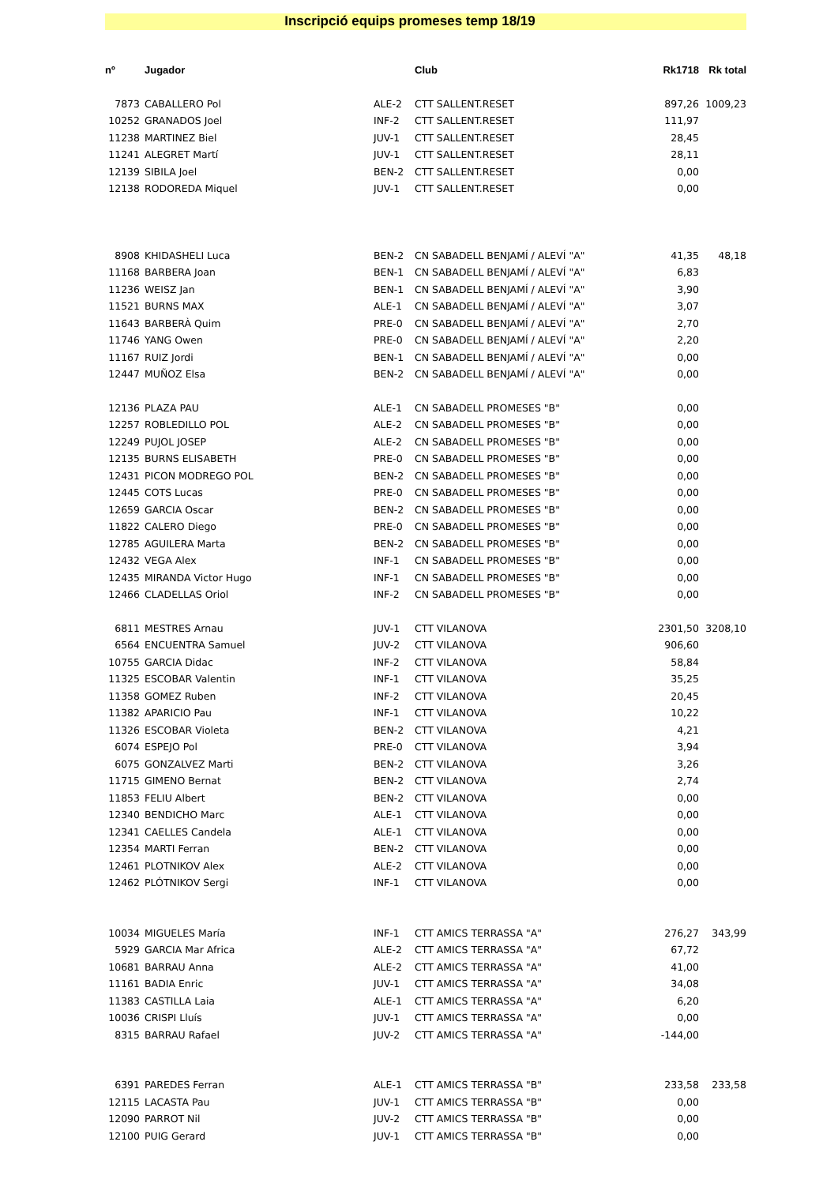Inscripció equips promeses temp 18/19
| nº | Jugador | | Club | Rk1718 | Rk total |
| --- | --- | --- | --- | --- | --- |
| 7873 | CABALLERO Pol | ALE-2 | CTT SALLENT.RESET | 897,26 | 1009,23 |
| 10252 | GRANADOS Joel | INF-2 | CTT SALLENT.RESET | 111,97 | |
| 11238 | MARTINEZ Biel | JUV-1 | CTT SALLENT.RESET | 28,45 | |
| 11241 | ALEGRET Martí | JUV-1 | CTT SALLENT.RESET | 28,11 | |
| 12139 | SIBILA Joel | BEN-2 | CTT SALLENT.RESET | 0,00 | |
| 12138 | RODOREDA Miquel | JUV-1 | CTT SALLENT.RESET | 0,00 | |
| 8908 | KHIDASHELI Luca | BEN-2 | CN SABADELL BENJAMÍ / ALEVÍ "A" | 41,35 | 48,18 |
| 11168 | BARBERA Joan | BEN-1 | CN SABADELL BENJAMÍ / ALEVÍ "A" | 6,83 | |
| 11236 | WEISZ Jan | BEN-1 | CN SABADELL BENJAMÍ / ALEVÍ "A" | 3,90 | |
| 11521 | BURNS MAX | ALE-1 | CN SABADELL BENJAMÍ / ALEVÍ "A" | 3,07 | |
| 11643 | BARBERÀ Quim | PRE-0 | CN SABADELL BENJAMÍ / ALEVÍ "A" | 2,70 | |
| 11746 | YANG Owen | PRE-0 | CN SABADELL BENJAMÍ / ALEVÍ "A" | 2,20 | |
| 11167 | RUIZ Jordi | BEN-1 | CN SABADELL BENJAMÍ / ALEVÍ "A" | 0,00 | |
| 12447 | MUÑOZ Elsa | BEN-2 | CN SABADELL BENJAMÍ / ALEVÍ "A" | 0,00 | |
| 12136 | PLAZA PAU | ALE-1 | CN SABADELL PROMESES "B" | 0,00 | |
| 12257 | ROBLEDILLO POL | ALE-2 | CN SABADELL PROMESES "B" | 0,00 | |
| 12249 | PUJOL JOSEP | ALE-2 | CN SABADELL PROMESES "B" | 0,00 | |
| 12135 | BURNS ELISABETH | PRE-0 | CN SABADELL PROMESES "B" | 0,00 | |
| 12431 | PICON MODREGO POL | BEN-2 | CN SABADELL PROMESES "B" | 0,00 | |
| 12445 | COTS Lucas | PRE-0 | CN SABADELL PROMESES "B" | 0,00 | |
| 12659 | GARCIA Oscar | BEN-2 | CN SABADELL PROMESES "B" | 0,00 | |
| 11822 | CALERO Diego | PRE-0 | CN SABADELL PROMESES "B" | 0,00 | |
| 12785 | AGUILERA Marta | BEN-2 | CN SABADELL PROMESES "B" | 0,00 | |
| 12432 | VEGA Alex | INF-1 | CN SABADELL PROMESES "B" | 0,00 | |
| 12435 | MIRANDA Victor Hugo | INF-1 | CN SABADELL PROMESES "B" | 0,00 | |
| 12466 | CLADELLAS Oriol | INF-2 | CN SABADELL PROMESES "B" | 0,00 | |
| 6811 | MESTRES Arnau | JUV-1 | CTT VILANOVA | 2301,50 | 3208,10 |
| 6564 | ENCUENTRA Samuel | JUV-2 | CTT VILANOVA | 906,60 | |
| 10755 | GARCIA Didac | INF-2 | CTT VILANOVA | 58,84 | |
| 11325 | ESCOBAR Valentin | INF-1 | CTT VILANOVA | 35,25 | |
| 11358 | GOMEZ Ruben | INF-2 | CTT VILANOVA | 20,45 | |
| 11382 | APARICIO Pau | INF-1 | CTT VILANOVA | 10,22 | |
| 11326 | ESCOBAR Violeta | BEN-2 | CTT VILANOVA | 4,21 | |
| 6074 | ESPEJO Pol | PRE-0 | CTT VILANOVA | 3,94 | |
| 6075 | GONZALVEZ Marti | BEN-2 | CTT VILANOVA | 3,26 | |
| 11715 | GIMENO Bernat | BEN-2 | CTT VILANOVA | 2,74 | |
| 11853 | FELIU Albert | BEN-2 | CTT VILANOVA | 0,00 | |
| 12340 | BENDICHO Marc | ALE-1 | CTT VILANOVA | 0,00 | |
| 12341 | CAELLES Candela | ALE-1 | CTT VILANOVA | 0,00 | |
| 12354 | MARTI Ferran | BEN-2 | CTT VILANOVA | 0,00 | |
| 12461 | PLOTNIKOV Alex | ALE-2 | CTT VILANOVA | 0,00 | |
| 12462 | PLÓTNIKOV Sergi | INF-1 | CTT VILANOVA | 0,00 | |
| 10034 | MIGUELES María | INF-1 | CTT AMICS TERRASSA "A" | 276,27 | 343,99 |
| 5929 | GARCIA Mar Africa | ALE-2 | CTT AMICS TERRASSA "A" | 67,72 | |
| 10681 | BARRAU Anna | ALE-2 | CTT AMICS TERRASSA "A" | 41,00 | |
| 11161 | BADIA Enric | JUV-1 | CTT AMICS TERRASSA "A" | 34,08 | |
| 11383 | CASTILLA Laia | ALE-1 | CTT AMICS TERRASSA "A" | 6,20 | |
| 10036 | CRISPI Lluís | JUV-1 | CTT AMICS TERRASSA "A" | 0,00 | |
| 8315 | BARRAU Rafael | JUV-2 | CTT AMICS TERRASSA "A" | -144,00 | |
| 6391 | PAREDES Ferran | ALE-1 | CTT AMICS TERRASSA "B" | 233,58 | 233,58 |
| 12115 | LACASTA Pau | JUV-1 | CTT AMICS TERRASSA "B" | 0,00 | |
| 12090 | PARROT Nil | JUV-2 | CTT AMICS TERRASSA "B" | 0,00 | |
| 12100 | PUIG Gerard | JUV-1 | CTT AMICS TERRASSA "B" | 0,00 | |